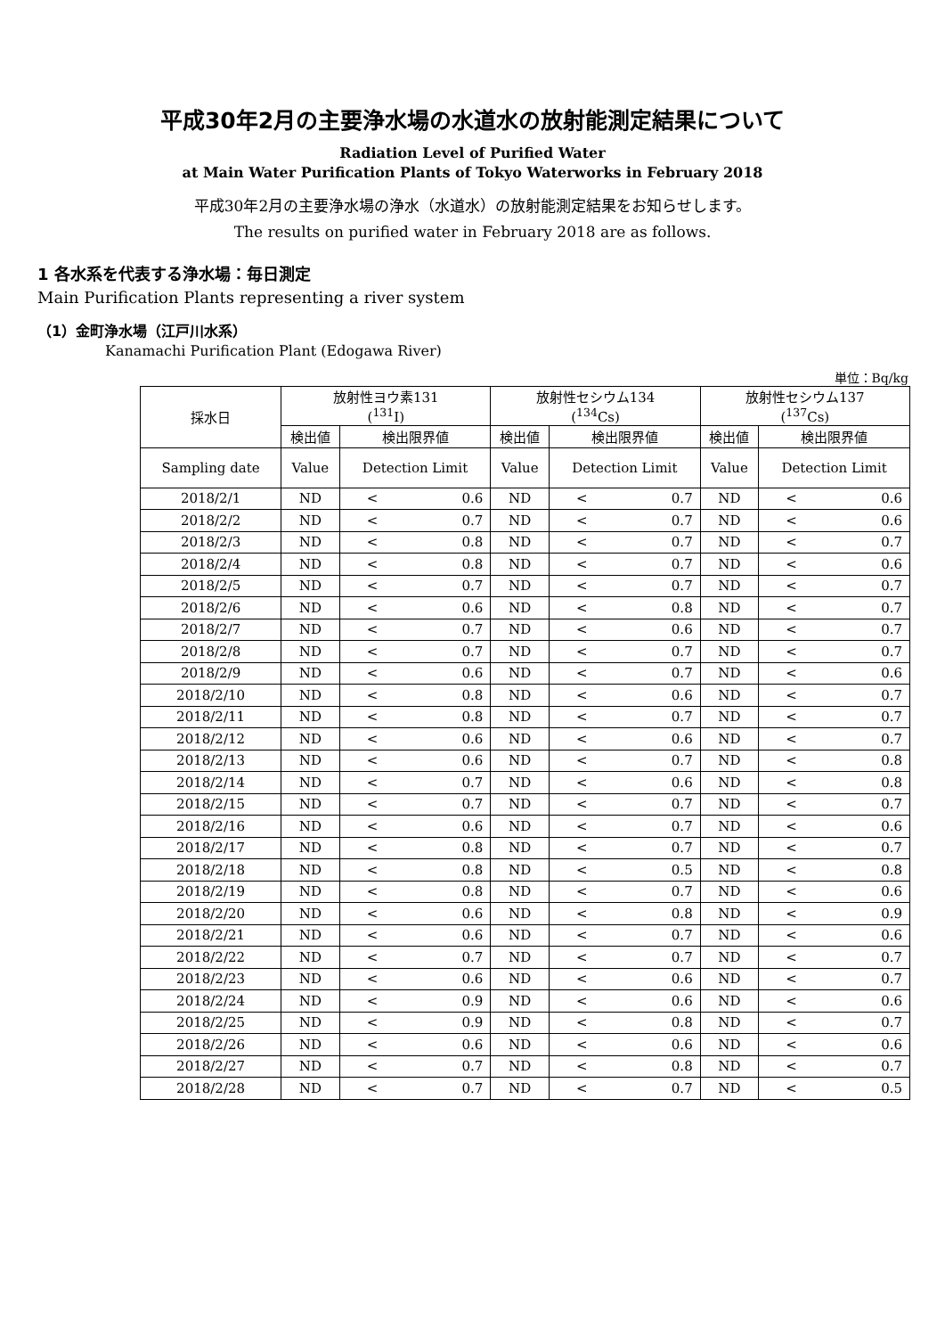平成30年2月の主要浄水場の水道水の放射能測定結果について
Radiation Level of Purified Water
at Main Water Purification Plants of Tokyo Waterworks in February 2018
平成30年2月の主要浄水場の浄水（水道水）の放射能測定結果をお知らせします。
The results on purified water in February 2018 are as follows.
1 各水系を代表する浄水場：毎日測定
Main Purification Plants representing a river system
（1）金町浄水場（江戸川水系）
Kanamachi Purification Plant (Edogawa River)
単位：Bq/kg
| 採水日 | 放射性ヨウ素131 (<sup>131</sup>I) | | 放射性セシウム134 (<sup>134</sup>Cs) | | 放射性セシウム137 (<sup>137</sup>Cs) | |
| --- | --- | --- | --- | --- | --- | --- |
| | 検出値 | 検出限界値 | 検出値 | 検出限界値 | 検出値 | 検出限界値 |
| Sampling date | Value | Detection Limit | Value | Detection Limit | Value | Detection Limit |
| 2018/2/1 | ND | < 0.6 | ND | < 0.7 | ND | < 0.6 |
| 2018/2/2 | ND | < 0.7 | ND | < 0.7 | ND | < 0.6 |
| 2018/2/3 | ND | < 0.8 | ND | < 0.7 | ND | < 0.7 |
| 2018/2/4 | ND | < 0.8 | ND | < 0.7 | ND | < 0.6 |
| 2018/2/5 | ND | < 0.7 | ND | < 0.7 | ND | < 0.7 |
| 2018/2/6 | ND | < 0.6 | ND | < 0.8 | ND | < 0.7 |
| 2018/2/7 | ND | < 0.7 | ND | < 0.6 | ND | < 0.7 |
| 2018/2/8 | ND | < 0.7 | ND | < 0.7 | ND | < 0.7 |
| 2018/2/9 | ND | < 0.6 | ND | < 0.7 | ND | < 0.6 |
| 2018/2/10 | ND | < 0.8 | ND | < 0.6 | ND | < 0.7 |
| 2018/2/11 | ND | < 0.8 | ND | < 0.7 | ND | < 0.7 |
| 2018/2/12 | ND | < 0.6 | ND | < 0.6 | ND | < 0.7 |
| 2018/2/13 | ND | < 0.6 | ND | < 0.7 | ND | < 0.8 |
| 2018/2/14 | ND | < 0.7 | ND | < 0.6 | ND | < 0.8 |
| 2018/2/15 | ND | < 0.7 | ND | < 0.7 | ND | < 0.7 |
| 2018/2/16 | ND | < 0.6 | ND | < 0.7 | ND | < 0.6 |
| 2018/2/17 | ND | < 0.8 | ND | < 0.7 | ND | < 0.7 |
| 2018/2/18 | ND | < 0.8 | ND | < 0.5 | ND | < 0.8 |
| 2018/2/19 | ND | < 0.8 | ND | < 0.7 | ND | < 0.6 |
| 2018/2/20 | ND | < 0.6 | ND | < 0.8 | ND | < 0.9 |
| 2018/2/21 | ND | < 0.6 | ND | < 0.7 | ND | < 0.6 |
| 2018/2/22 | ND | < 0.7 | ND | < 0.7 | ND | < 0.7 |
| 2018/2/23 | ND | < 0.6 | ND | < 0.6 | ND | < 0.7 |
| 2018/2/24 | ND | < 0.9 | ND | < 0.6 | ND | < 0.6 |
| 2018/2/25 | ND | < 0.9 | ND | < 0.8 | ND | < 0.7 |
| 2018/2/26 | ND | < 0.6 | ND | < 0.6 | ND | < 0.6 |
| 2018/2/27 | ND | < 0.7 | ND | < 0.8 | ND | < 0.7 |
| 2018/2/28 | ND | < 0.7 | ND | < 0.7 | ND | < 0.5 |